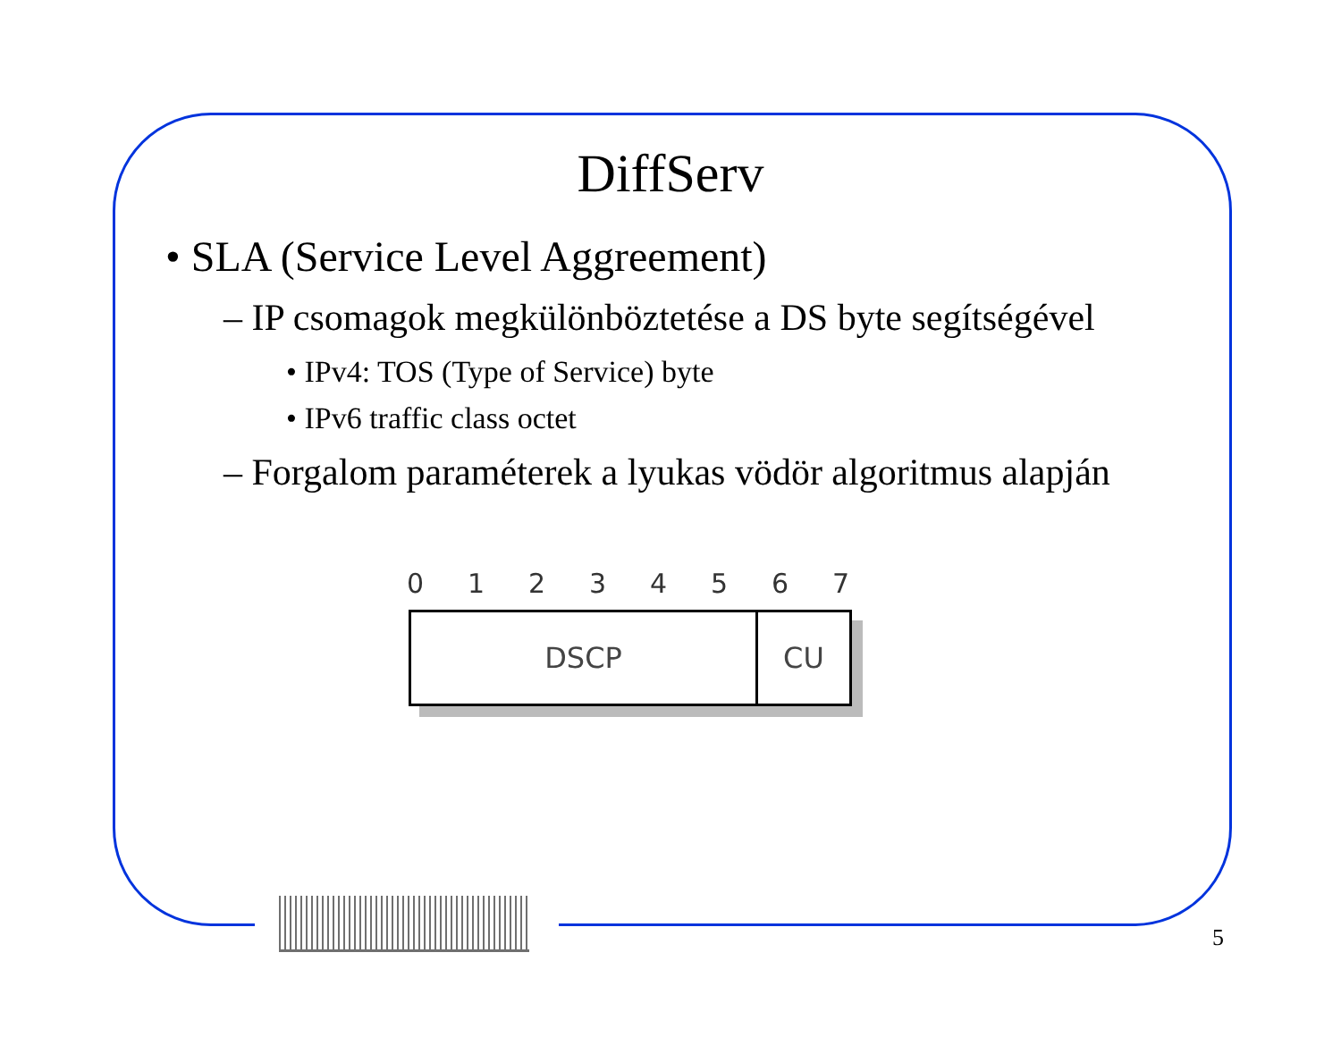DiffServ
• SLA (Service Level Aggreement)
– IP csomagok megkülönböztetése a DS byte segítségével
• IPv4: TOS (Type of Service) byte
• IPv6 traffic class octet
– Forgalom paraméterek a lyukas vödör algoritmus alapján
0 1 2 3 4 5 6 7
DSCP CU
5